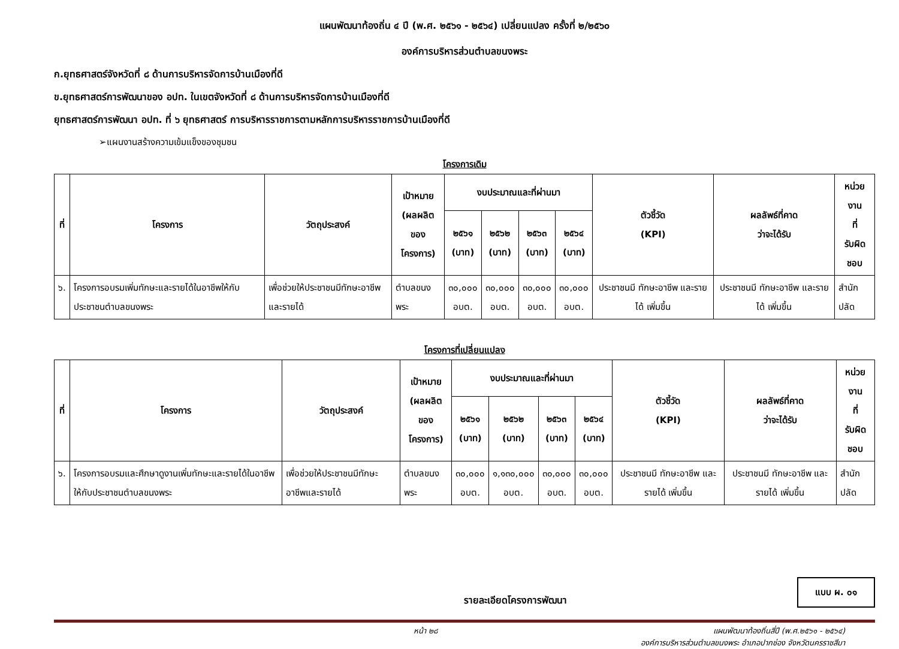แผนพัฒนาท้องถิ่น ๔ ปี (พ.ศ. ๒๕๖๑ - ๒๕๖๔) เปลี่ยนแปลง ครั้งที่ ๒/๒๕๖๐
องค์การบริหารส่วนตำบลขนงพระ
ก.ยุทธศาสตร์จังหวัดที่ ๘ ด้านการบริหารจัดการบ้านเมืองที่ดี
ข.ยุทธศาสตร์การพัฒนาของ อปท. ในเขตจังหวัดที่ ๘ ด้านการบริหารจัดการบ้านเมืองที่ดี
ยุทธศาสตร์การพัฒนา อปท. ที่ ๖ ยุทธศาสตร์ การบริหารราชการตามหลักการบริหารราชการบ้านเมืองที่ดี
➢แผนงานสร้างความเข้มแข็งของชุมชน
โครงการเดิม
| ที่ | โครงการ | วัตถุประสงค์ | เป้าหมาย (ผลผลิตของ โครงการ) | งบประมาณและที่ผ่านมา | | | | ตัวชี้วัด (KPI) | ผลลัพธ์ที่คาด ว่าจะได้รับ | หน่วยงาน ที่ รับผิดชอบ |
| --- | --- | --- | --- | --- | --- | --- | --- | --- | --- | --- |
| | | | | ๒๕๖๑ (บาท) | ๒๕๖๒ (บาท) | ๒๕๖๓ (บาท) | ๒๕๖๔ (บาท) | | | |
| ๖. | โครงการอบรมเพิ่มทักษะและรายได้ในอาชีพให้กับประชาชนตำบลขนงพระ | เพื่อช่วยให้ประชาชนมีทักษะอาชีพและรายได้ | ตำบลขนงพระ | ๓๐,๐๐๐ อบต. | ๓๐,๐๐๐ อบต. | ๓๐,๐๐๐ อบต. | ๓๐,๐๐๐ อบต. | ประชาชนมี ทักษะอาชีพ และรายได้ เพิ่มขึ้น | ประชาชนมี ทักษะอาชีพ และรายได้ เพิ่มขึ้น | สำนักปลัด |
โครงการที่เปลี่ยนแปลง
| ที่ | โครงการ | วัตถุประสงค์ | เป้าหมาย (ผลผลิตของ โครงการ) | งบประมาณและที่ผ่านมา | | | | ตัวชี้วัด (KPI) | ผลลัพธ์ที่คาด ว่าจะได้รับ | หน่วยงาน ที่ รับผิดชอบ |
| --- | --- | --- | --- | --- | --- | --- | --- | --- | --- | --- |
| | | | | ๒๕๖๑ (บาท) | ๒๕๖๒ (บาท) | ๒๕๖๓ (บาท) | ๒๕๖๔ (บาท) | | | |
| ๖. | โครงการอบรมและศึกษาดูงานเพิ่มทักษะและรายได้ในอาชีพให้กับประชาชนตำบลขนงพระ | เพื่อช่วยให้ประชาชนมีทักษะอาชีพและรายได้ | ตำบลขนงพระ | ๓๐,๐๐๐ อบต. | ๑,๑๓๐,๐๐๐ อบต. | ๓๐,๐๐๐ อบต. | ๓๐,๐๐๐ อบต. | ประชาชนมี ทักษะอาชีพ และรายได้ เพิ่มขึ้น | ประชาชนมี ทักษะอาชีพ และรายได้ เพิ่มขึ้น | สำนักปลัด |
รายละเอียดโครงการพัฒนา
แบบ ผ. ๐๑
หน้า ๒๘ แผนพัฒนาท้องถิ่นสี่ปี (พ.ศ.๒๕๖๑ - ๒๕๖๔)
องค์การบริหารส่วนตำบลขนงพระ อำเภอปากช่อง จังหวัดนครราชสีมา